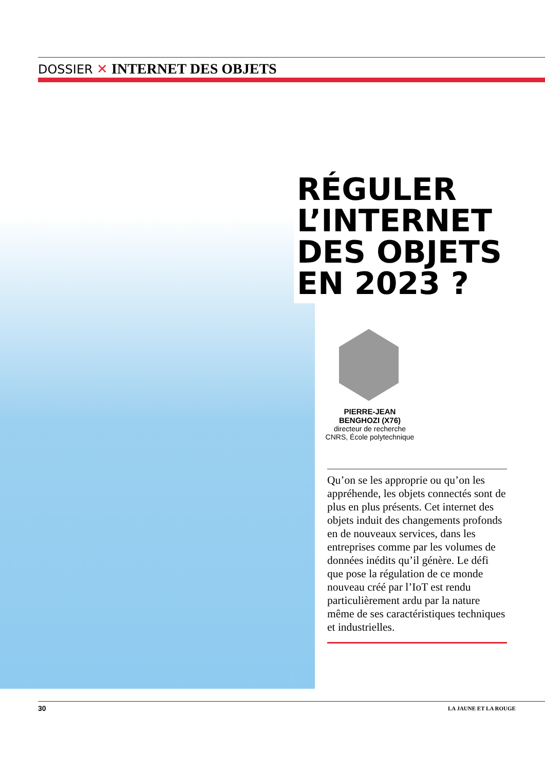DOSSIER ✕ INTERNET DES OBJETS
RÉGULER L’INTERNET DES OBJETS EN 2023 ?
PIERRE-JEAN
BENGHOZI (X76)
directeur de recherche
CNRS, École polytechnique
Qu’on se les approprie ou qu’on les appréhende, les objets connectés sont de plus en plus présents. Cet internet des objets induit des changements profonds en de nouveaux services, dans les entreprises comme par les volumes de données inédits qu’il génère. Le défi que pose la régulation de ce monde nouveau créé par l’IoT est rendu particulièrement ardu par la nature même de ses caractéristiques techniques et industrielles.
30 LA JAUNE ET LA ROUGE